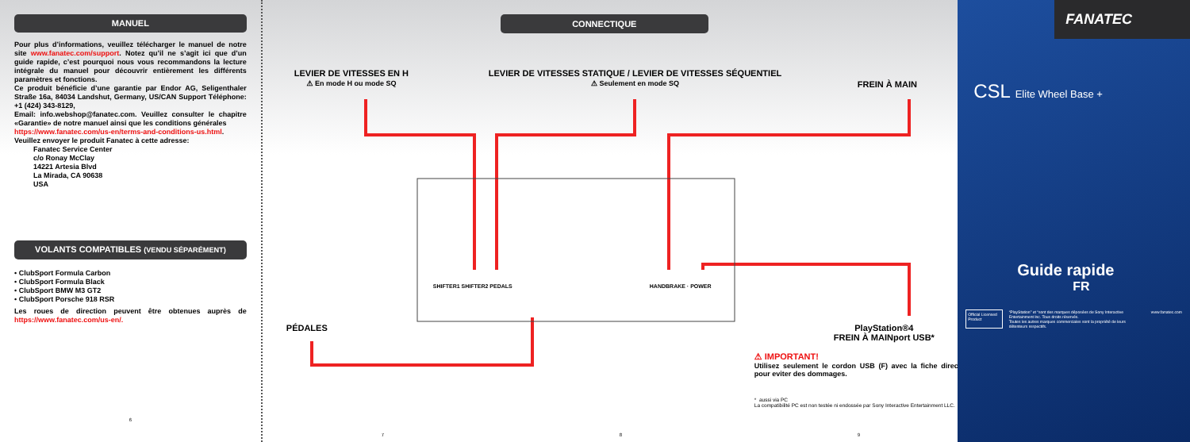MANUEL
Pour plus d’informations, veuillez télécharger le manuel de notre site www.fanatec.com/support. Notez qu’il ne s’agit ici que d’un guide rapide, c’est pourquoi nous vous recommandons la lecture intégrale du manuel pour découvrir entièrement les différents paramètres et fonctions.
Ce produit bénéficie d’une garantie par Endor AG, Seligenthaler Straße 16a, 84034 Landshut, Germany, US/CAN Support Téléphone: +1 (424) 343-8129,
Email: info.webshop@fanatec.com. Veuillez consulter le chapitre «Garantie» de notre manuel ainsi que les conditions générales
https://www.fanatec.com/us-en/terms-and-conditions-us.html.
Veuillez envoyer le produit Fanatec à cette adresse:
Fanatec Service Center
c/o Ronay McClay
14221 Artesia Blvd
La Mirada, CA 90638
USA
VOLANTS COMPATIBLES (VENDU SÉPARÉMENT)
• ClubSport Formula Carbon
• ClubSport Formula Black
• ClubSport BMW M3 GT2
• ClubSport Porsche 918 RSR
Les roues de direction peuvent être obtenues auprès de https://www.fanatec.com/us-en/.
6
CONNECTIQUE
LEVIER DE VITESSES EN H
⚠ En mode H ou mode SQ
LEVIER DE VITESSES STATIQUE / LEVIER DE VITESSES SÉQUENTIEL
⚠ Seulement en mode SQ
FREIN À MAIN
SHIFTER1 SHIFTER2 PEDALS HANDBRAKE · POWER
PÉDALES
PlayStation®4
FREIN À MAINport USB*
⚠ IMPORTANT!
Utilisez seulement le cordon USB (F) avec la fiche directe pour eviter des dommages.
* aussi via PC
La compatibilité PC est non testée ni endossée par Sony Interactive Entertainment LLC.
7 8 9
FANATEC
CSL Elite Wheel Base +
Guide rapide
FR
Official Licensed Product “PlayStation” et “sont des marques déposées de Sony Interactive Entertainment Inc. Tous droits réservés.
Toutes les autres marques commerciales sont la propriété de leurs détenteurs respectifs.
www.fanatec.com